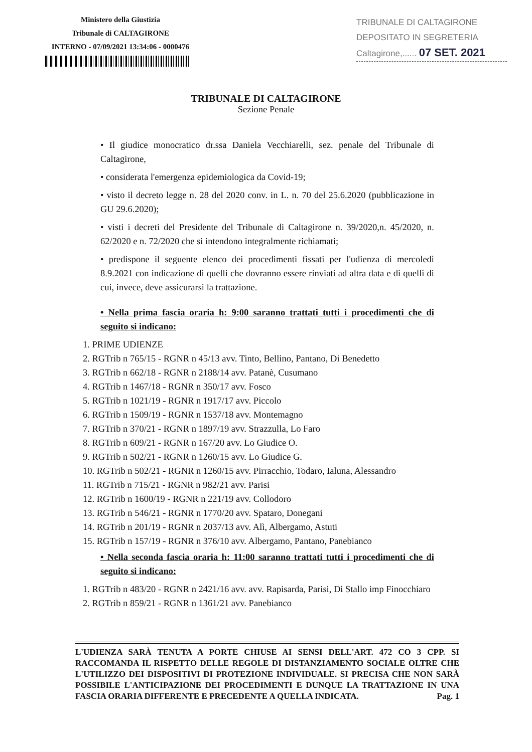Ministero della Giustizia
Tribunale di CALTAGIRONE
INTERNO - 07/09/2021 13:34:06 - 0000476
TRIBUNALE DI CALTAGIRONE
DEPOSITATO IN SEGRETERIA
Caltagirone,...... 07 SET. 2021
TRIBUNALE DI CALTAGIRONE
Sezione Penale
• Il giudice monocratico dr.ssa Daniela Vecchiarelli, sez. penale del Tribunale di Caltagirone,
• considerata l'emergenza epidemiologica da Covid-19;
• visto il decreto legge n. 28 del 2020 conv. in L. n. 70 del 25.6.2020 (pubblicazione in GU 29.6.2020);
• visti i decreti del Presidente del Tribunale di Caltagirone n. 39/2020,n. 45/2020, n. 62/2020 e n. 72/2020 che si intendono integralmente richiamati;
• predispone il seguente elenco dei procedimenti fissati per l'udienza di mercoledì 8.9.2021 con indicazione di quelli che dovranno essere rinviati ad altra data e di quelli di cui, invece, deve assicurarsi la trattazione.
• Nella prima fascia oraria h: 9:00 saranno trattati tutti i procedimenti che di seguito si indicano:
1. PRIME UDIENZE
2. RGTrib n 765/15 - RGNR n 45/13 avv. Tinto, Bellino, Pantano, Di Benedetto
3. RGTrib n 662/18 - RGNR n 2188/14 avv. Patanè, Cusumano
4. RGTrib n 1467/18 - RGNR n 350/17 avv. Fosco
5. RGTrib n 1021/19 - RGNR n 1917/17 avv. Piccolo
6. RGTrib n 1509/19 - RGNR n 1537/18 avv. Montemagno
7. RGTrib n 370/21 - RGNR n 1897/19 avv. Strazzulla, Lo Faro
8. RGTrib n 609/21 - RGNR n 167/20 avv. Lo Giudice O.
9. RGTrib n 502/21 - RGNR n 1260/15 avv. Lo Giudice G.
10. RGTrib n 502/21 - RGNR n 1260/15 avv. Pirracchio, Todaro, Ialuna, Alessandro
11. RGTrib n 715/21 - RGNR n 982/21 avv. Parisi
12. RGTrib n 1600/19 - RGNR n 221/19 avv. Collodoro
13. RGTrib n 546/21 - RGNR n 1770/20 avv. Spataro, Donegani
14. RGTrib n 201/19 - RGNR n 2037/13 avv. Alì, Albergamo, Astuti
15. RGTrib n 157/19 - RGNR n 376/10 avv. Albergamo, Pantano, Panebianco
• Nella seconda fascia oraria h: 11:00 saranno trattati tutti i procedimenti che di seguito si indicano:
1. RGTrib n 483/20 - RGNR n 2421/16 avv. avv. Rapisarda, Parisi, Di Stallo imp Finocchiaro
2. RGTrib n 859/21 - RGNR n 1361/21 avv. Panebianco
L'UDIENZA SARÀ TENUTA A PORTE CHIUSE AI SENSI DELL'ART. 472 CO 3 CPP. SI RACCOMANDA IL RISPETTO DELLE REGOLE DI DISTANZIAMENTO SOCIALE OLTRE CHE L'UTILIZZO DEI DISPOSITIVI DI PROTEZIONE INDIVIDUALE. SI PRECISA CHE NON SARÀ POSSIBILE L'ANTICIPAZIONE DEI PROCEDIMENTI E DUNQUE LA TRATTAZIONE IN UNA FASCIA ORARIA DIFFERENTE E PRECEDENTE A QUELLA INDICATA. Pag. 1